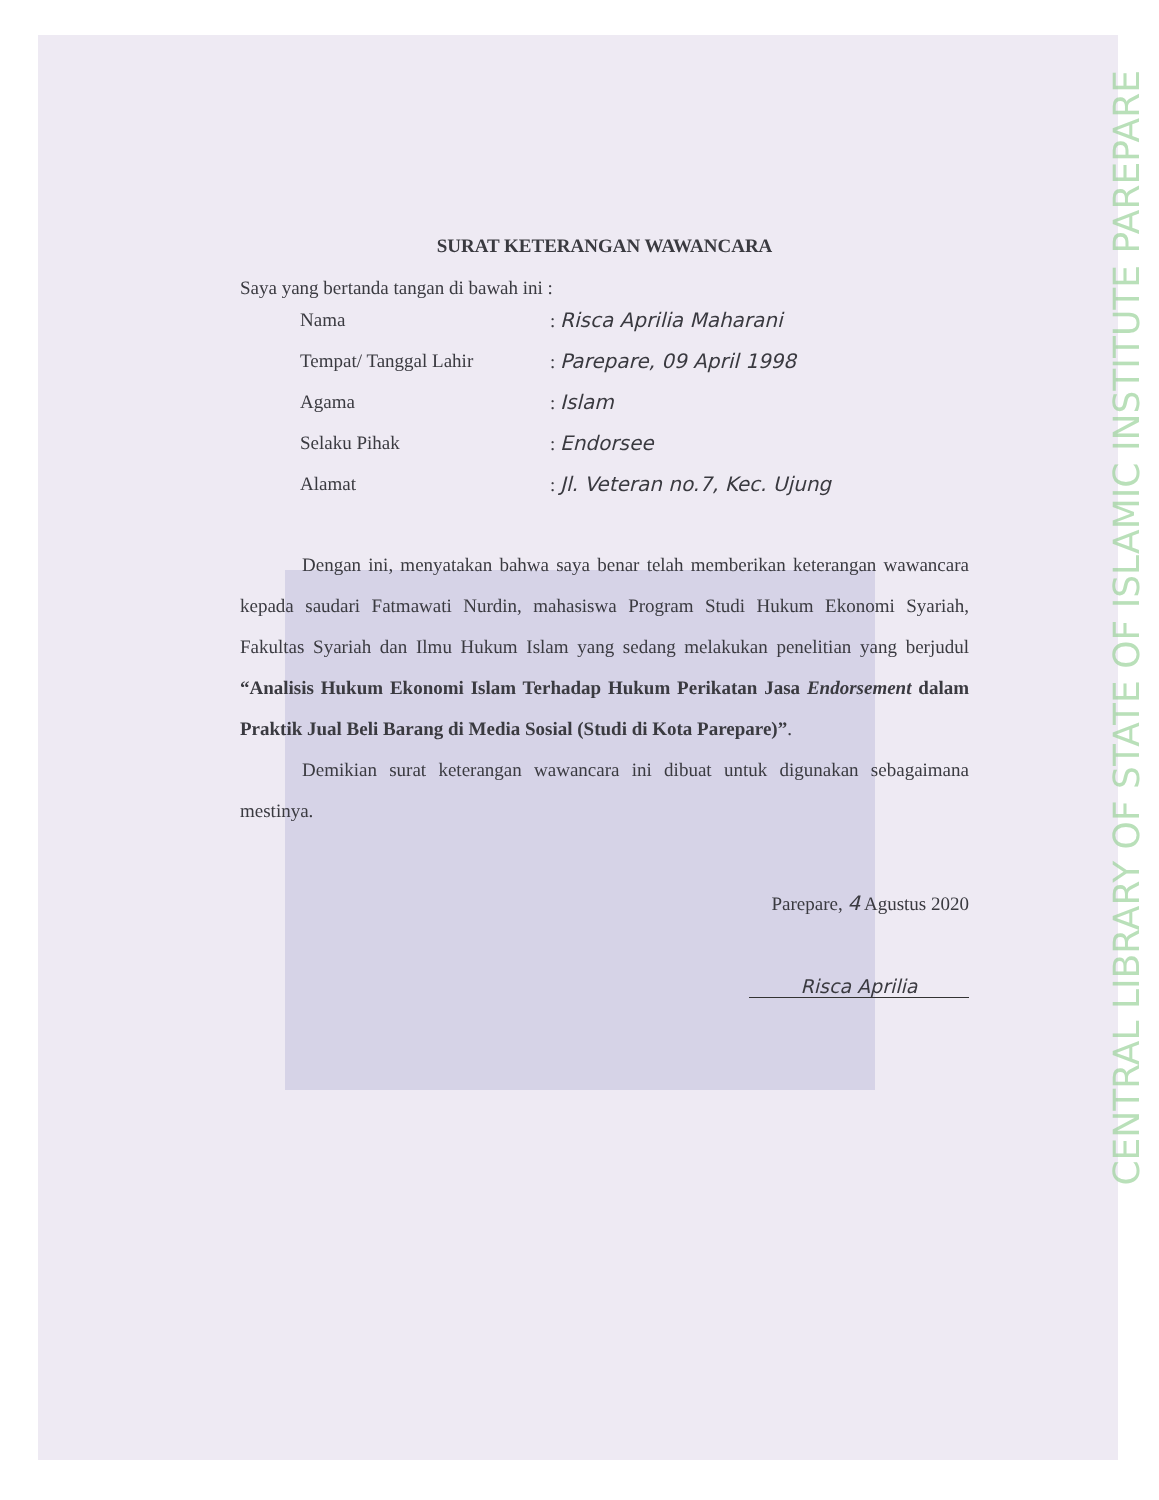CENTRAL LIBRARY OF STATE OF ISLAMIC INSTITUTE PAREPARE
SURAT KETERANGAN WAWANCARA
Saya yang bertanda tangan di bawah ini :
| Nama | : Risca Aprilia Maharani |
| Tempat/ Tanggal Lahir | : Parepare, 09 April 1998 |
| Agama | : Islam |
| Selaku Pihak | : Endorsee |
| Alamat | : Jl. Veteran no.7, Kec. Ujung |
Dengan ini, menyatakan bahwa saya benar telah memberikan keterangan wawancara kepada saudari Fatmawati Nurdin, mahasiswa Program Studi Hukum Ekonomi Syariah, Fakultas Syariah dan Ilmu Hukum Islam yang sedang melakukan penelitian yang berjudul “Analisis Hukum Ekonomi Islam Terhadap Hukum Perikatan Jasa Endorsement dalam Praktik Jual Beli Barang di Media Sosial (Studi di Kota Parepare)”.
Demikian surat keterangan wawancara ini dibuat untuk digunakan sebagaimana mestinya.
Parepare, 4 Agustus 2020
Risca Aprilia